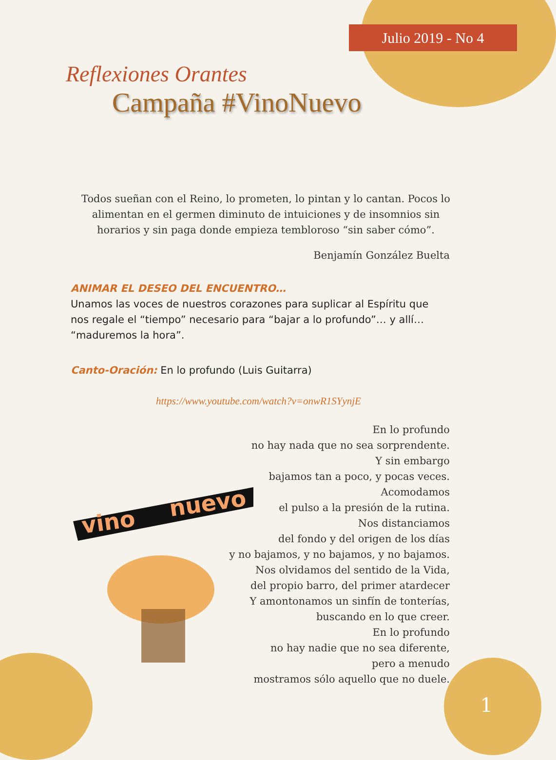Julio 2019 - No 4
Reflexiones Orantes
Campaña #VinoNuevo
Todos sueñan con el Reino, lo prometen, lo pintan y lo cantan. Pocos lo alimentan en el germen diminuto de intuiciones y de insomnios sin horarios y sin paga donde empieza tembloroso “sin saber cómo”.
Benjamín González Buelta
ANIMAR EL DESEO DEL ENCUENTRO…
Unamos las voces de nuestros corazones para suplicar al Espíritu que nos regale el “tiempo” necesario para “bajar a lo profundo”… y allí… “maduremos la hora”.
Canto-Oración: En lo profundo (Luis Guitarra)
https://www.youtube.com/watch?v=onwR1SYynjE
vino
nuevo
En lo profundo
no hay nada que no sea sorprendente.
Y sin embargo
bajamos tan a poco, y pocas veces.
Acomodamos
el pulso a la presión de la rutina.
Nos distanciamos
del fondo y del origen de los días
y no bajamos, y no bajamos, y no bajamos.
Nos olvidamos del sentido de la Vida,
del propio barro, del primer atardecer
Y amontonamos un sinfín de tonterías,
buscando en lo que creer.
En lo profundo
no hay nadie que no sea diferente,
pero a menudo
mostramos sólo aquello que no duele.
1